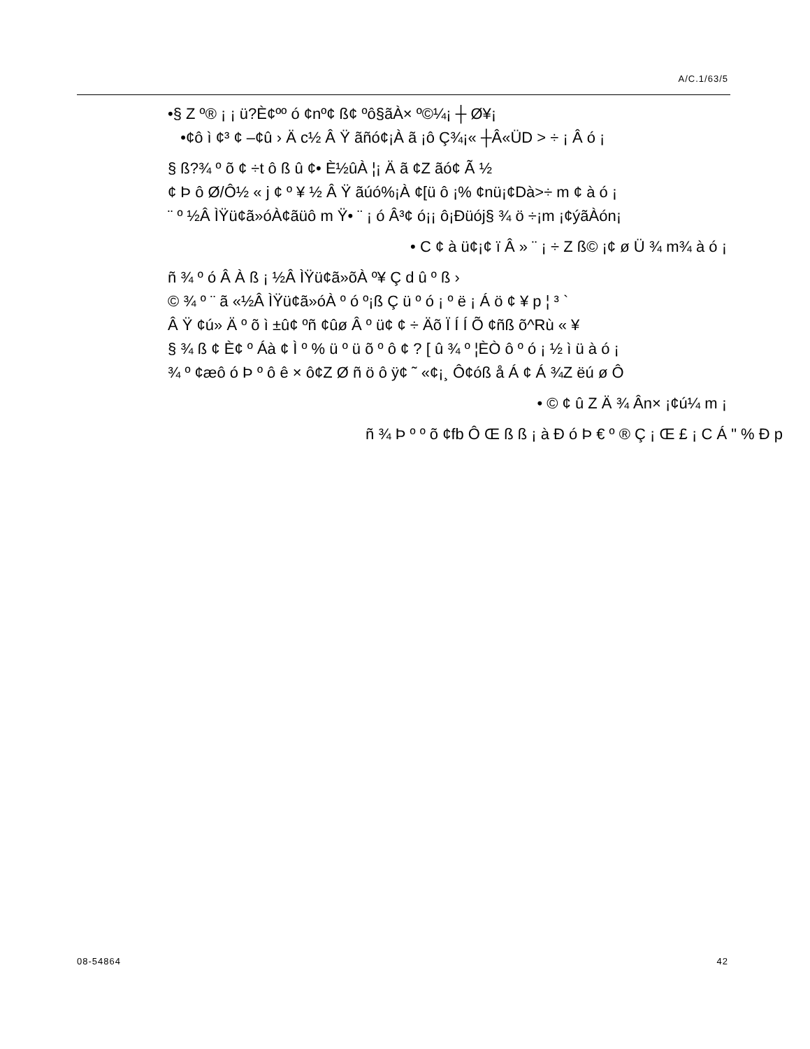A/C.1/63/5
•§ Z º® ¡ ¡ ü?È¢ºº ó ¢nº¢ ß¢ ºô§ãÀ× º©¼¡ ┼ Ø¥¡
•¢ô ì ¢³ ¢ ‒¢û › Ä c½ Â Ÿ ãñó¢¡À ã ¡ô Ç¾¡« ┼Â«ÜD ˃ ÷ ¡ Â ó ¡
§ ß?¾ º õ ¢ ÷t ô ß û ¢• È½ûÀ ¦¡ Ä ã ¢Z ãó¢ Ã ½
¢ Þ ô Ø/Ô½ « j ¢ º ¥ ½ Â Ÿ ãúó%¡À ¢[ü ô ¡% ¢nü¡¢Dà˃÷ m ¢ à ó ¡
¨ º ½Â ÌŸü¢ã»óÀ¢ãüô m Ÿ• ¨ ¡ ó Â³¢ ó¡¡ ô¡Ðüój§ ¾ ö ÷¡m ¡¢ýãÀón¡
• C ¢ à ü¢¡¢ ï Â » ¨ ¡ ÷ Z ß© ¡¢ ø Ü ¾ m¾ à ó ¡
ñ ¾ º ó Â À ß ¡ ½Â ÌŸü¢ã»õÀ º¥ Ç d û º ß ›
© ¾ º ¨ ã «½Â ÌŸü¢ã»óÀ º ó º¡ß Ç ü º ó ¡ º ë ¡ Á ö ¢ ¥ p ¦ ³ `
Â Ÿ ¢ú» Ä º õ ì ±û¢ ºñ ¢ûø Â º ü¢ ¢ ÷ Äõ Ï Í Í Õ ¢ñß õ^Rù « ¥
§ ¾ ß ¢ È¢ º Áà ¢ Ì º % ü º ü õ º ô ¢ ? [ û ¾ º ¦ÈÒ ô º ó ¡ ½ ì ü à ó ¡
¾ º ¢æô ó Þ º ô ê × ô¢Z Ø ñ ö ô ÿ¢ ˜ «¢¡¸ Ô¢óß å Á ¢ Á ¾Z ëú ø Ô
• © ¢ û Z Ä ¾ Ân× ¡¢ú¼ m ¡
ñ ¾ Þ º º õ ¢fb Ô Œ ß ß ¡ à Ð ó Þ € º ® Ç ¡ Œ £ ¡ C Á " % Ð p
08-54864 42